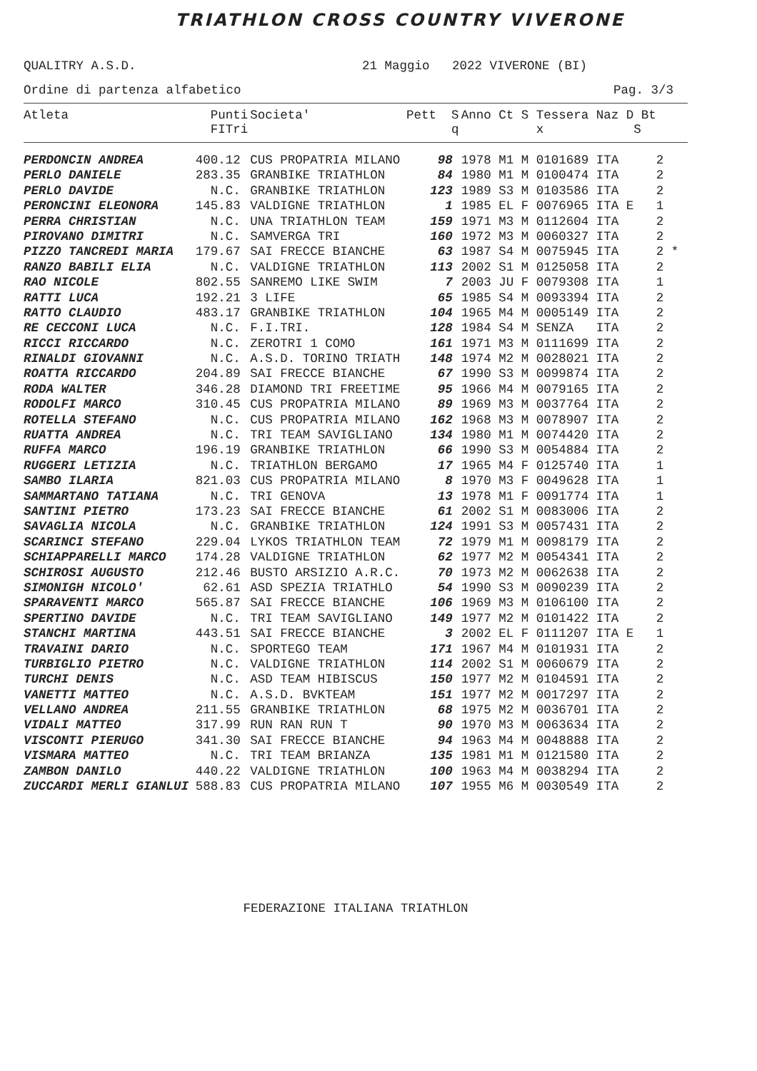TRIATHLON CROSS COUNTRY VIVERONE
QUALITRY A.S.D. 21 Maggio 2022 VIVERONE (BI)
Ordine di partenza alfabetico Pag. 3/3
| Atleta | Punti FITri | Societa' | Pett S q | Anno Ct S Tessera Naz D Bt x S |
| --- | --- | --- | --- | --- |
| PERDONCIN ANDREA | 400.12 | CUS PROPATRIA MILANO | 98 | 1978 M1 M 0101689 ITA 2 |
| PERLO DANIELE | 283.35 | GRANBIKE TRIATHLON | 84 | 1980 M1 M 0100474 ITA 2 |
| PERLO DAVIDE | N.C. | GRANBIKE TRIATHLON | 123 | 1989 S3 M 0103586 ITA 2 |
| PERONCINI ELEONORA | 145.83 | VALDIGNE TRIATHLON | 1 | 1985 EL F 0076965 ITA E 1 |
| PERRA CHRISTIAN | N.C. | UNA TRIATHLON TEAM | 159 | 1971 M3 M 0112604 ITA 2 |
| PIROVANO DIMITRI | N.C. | SAMVERGA TRI | 160 | 1972 M3 M 0060327 ITA 2 |
| PIZZO TANCREDI MARIA | 179.67 | SAI FRECCE BIANCHE | 63 | 1987 S4 M 0075945 ITA 2 * |
| RANZO BABILI ELIA | N.C. | VALDIGNE TRIATHLON | 113 | 2002 S1 M 0125058 ITA 2 |
| RAO NICOLE | 802.55 | SANREMO LIKE SWIM | 7 | 2003 JU F 0079308 ITA 1 |
| RATTI LUCA | 192.21 | 3 LIFE | 65 | 1985 S4 M 0093394 ITA 2 |
| RATTO CLAUDIO | 483.17 | GRANBIKE TRIATHLON | 104 | 1965 M4 M 0005149 ITA 2 |
| RE CECCONI LUCA | N.C. | F.I.TRI. | 128 | 1984 S4 M SENZA ITA 2 |
| RICCI RICCARDO | N.C. | ZEROTRI 1 COMO | 161 | 1971 M3 M 0111699 ITA 2 |
| RINALDI GIOVANNI | N.C. | A.S.D. TORINO TRIATH | 148 | 1974 M2 M 0028021 ITA 2 |
| ROATTA RICCARDO | 204.89 | SAI FRECCE BIANCHE | 67 | 1990 S3 M 0099874 ITA 2 |
| RODA WALTER | 346.28 | DIAMOND TRI FREETIME | 95 | 1966 M4 M 0079165 ITA 2 |
| RODOLFI MARCO | 310.45 | CUS PROPATRIA MILANO | 89 | 1969 M3 M 0037764 ITA 2 |
| ROTELLA STEFANO | N.C. | CUS PROPATRIA MILANO | 162 | 1968 M3 M 0078907 ITA 2 |
| RUATTA ANDREA | N.C. | TRI TEAM SAVIGLIANO | 134 | 1980 M1 M 0074420 ITA 2 |
| RUFFA MARCO | 196.19 | GRANBIKE TRIATHLON | 66 | 1990 S3 M 0054884 ITA 2 |
| RUGGERI LETIZIA | N.C. | TRIATHLON BERGAMO | 17 | 1965 M4 F 0125740 ITA 1 |
| SAMBO ILARIA | 821.03 | CUS PROPATRIA MILANO | 8 | 1970 M3 F 0049628 ITA 1 |
| SAMMARTANO TATIANA | N.C. | TRI GENOVA | 13 | 1978 M1 F 0091774 ITA 1 |
| SANTINI PIETRO | 173.23 | SAI FRECCE BIANCHE | 61 | 2002 S1 M 0083006 ITA 2 |
| SAVAGLIA NICOLA | N.C. | GRANBIKE TRIATHLON | 124 | 1991 S3 M 0057431 ITA 2 |
| SCARINCI STEFANO | 229.04 | LYKOS TRIATHLON TEAM | 72 | 1979 M1 M 0098179 ITA 2 |
| SCHIAPPARELLI MARCO | 174.28 | VALDIGNE TRIATHLON | 62 | 1977 M2 M 0054341 ITA 2 |
| SCHIROSI AUGUSTO | 212.46 | BUSTO ARSIZIO A.R.C. | 70 | 1973 M2 M 0062638 ITA 2 |
| SIMONIGH NICOLO' | 62.61 | ASD SPEZIA TRIATHLO | 54 | 1990 S3 M 0090239 ITA 2 |
| SPARAVENTI MARCO | 565.87 | SAI FRECCE BIANCHE | 106 | 1969 M3 M 0106100 ITA 2 |
| SPERTINO DAVIDE | N.C. | TRI TEAM SAVIGLIANO | 149 | 1977 M2 M 0101422 ITA 2 |
| STANCHI MARTINA | 443.51 | SAI FRECCE BIANCHE | 3 | 2002 EL F 0111207 ITA E 1 |
| TRAVAINI DARIO | N.C. | SPORTEGO TEAM | 171 | 1967 M4 M 0101931 ITA 2 |
| TURBIGLIO PIETRO | N.C. | VALDIGNE TRIATHLON | 114 | 2002 S1 M 0060679 ITA 2 |
| TURCHI DENIS | N.C. | ASD TEAM HIBISCUS | 150 | 1977 M2 M 0104591 ITA 2 |
| VANETTI MATTEO | N.C. | A.S.D. BVKTEAM | 151 | 1977 M2 M 0017297 ITA 2 |
| VELLANO ANDREA | 211.55 | GRANBIKE TRIATHLON | 68 | 1975 M2 M 0036701 ITA 2 |
| VIDALI MATTEO | 317.99 | RUN RAN RUN T | 90 | 1970 M3 M 0063634 ITA 2 |
| VISCONTI PIERUGO | 341.30 | SAI FRECCE BIANCHE | 94 | 1963 M4 M 0048888 ITA 2 |
| VISMARA MATTEO | N.C. | TRI TEAM BRIANZA | 135 | 1981 M1 M 0121580 ITA 2 |
| ZAMBON DANILO | 440.22 | VALDIGNE TRIATHLON | 100 | 1963 M4 M 0038294 ITA 2 |
| ZUCCARDI MERLI GIANLUI | 588.83 | CUS PROPATRIA MILANO | 107 | 1955 M6 M 0030549 ITA 2 |
FEDERAZIONE ITALIANA TRIATHLON